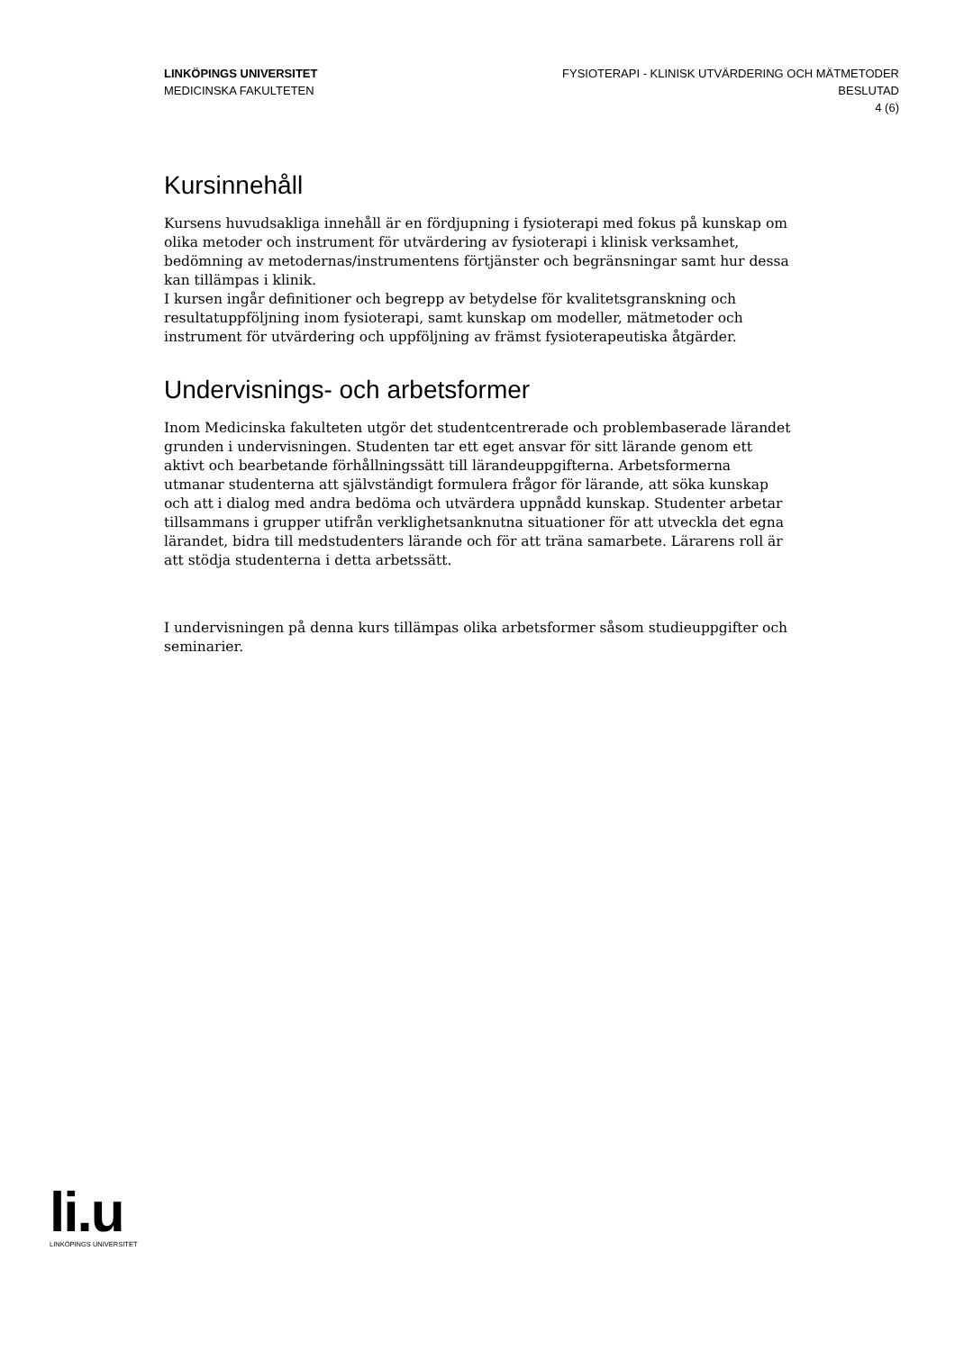LINKÖPINGS UNIVERSITET
MEDICINSKA FAKULTETEN
FYSIOTERAPI - KLINISK UTVÄRDERING OCH MÄTMETODER
BESLUTAD
4 (6)
Kursinnehåll
Kursens huvudsakliga innehåll är en fördjupning i fysioterapi med fokus på kunskap om olika metoder och instrument för utvärdering av fysioterapi i klinisk verksamhet, bedömning av metodernas/instrumentens förtjänster och begränsningar samt hur dessa kan tillämpas i klinik.
I kursen ingår definitioner och begrepp av betydelse för kvalitetsgranskning och resultatuppföljning inom fysioterapi, samt kunskap om modeller, mätmetoder och instrument för utvärdering och uppföljning av främst fysioterapeutiska åtgärder.
Undervisnings- och arbetsformer
Inom Medicinska fakulteten utgör det studentcentrerade och problembaserade lärandet grunden i undervisningen. Studenten tar ett eget ansvar för sitt lärande genom ett aktivt och bearbetande förhållningssätt till lärandeuppgifterna. Arbetsformerna utmanar studenterna att självständigt formulera frågor för lärande, att söka kunskap och att i dialog med andra bedöma och utvärdera uppnådd kunskap. Studenter arbetar tillsammans i grupper utifrån verklighetsanknutna situationer för att utveckla det egna lärandet, bidra till medstudenters lärande och för att träna samarbete. Lärarens roll är att stödja studenterna i detta arbetssätt.
I undervisningen på denna kurs tillämpas olika arbetsformer såsom studieuppgifter och seminarier.
li.u
LINKÖPINGS UNIVERSITET